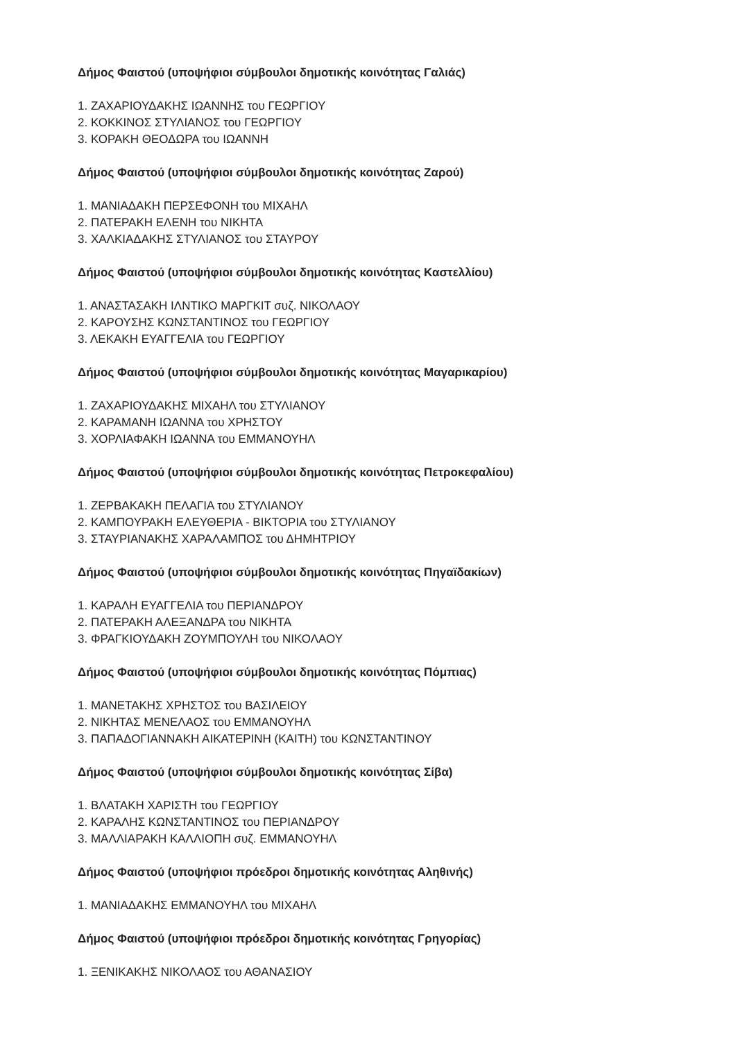Δήμος Φαιστού (υποψήφιοι σύμβουλοι δημοτικής κοινότητας Γαλιάς)
1. ΖΑΧΑΡΙΟΥΔΑΚΗΣ ΙΩΑΝΝΗΣ του ΓΕΩΡΓΙΟΥ
2. ΚΟΚΚΙΝΟΣ ΣΤΥΛΙΑΝΟΣ του ΓΕΩΡΓΙΟΥ
3. ΚΟΡΑΚΗ ΘΕΟΔΩΡΑ του ΙΩΑΝΝΗ
Δήμος Φαιστού (υποψήφιοι σύμβουλοι δημοτικής κοινότητας Ζαρού)
1. ΜΑΝΙΑΔΑΚΗ ΠΕΡΣΕΦΟΝΗ του ΜΙΧΑΗΛ
2. ΠΑΤΕΡΑΚΗ ΕΛΕΝΗ του ΝΙΚΗΤΑ
3. ΧΑΛΚΙΑΔΑΚΗΣ ΣΤΥΛΙΑΝΟΣ του ΣΤΑΥΡΟΥ
Δήμος Φαιστού (υποψήφιοι σύμβουλοι δημοτικής κοινότητας Καστελλίου)
1. ΑΝΑΣΤΑΣΑΚΗ ΙΛΝΤΙΚΟ ΜΑΡΓΚΙΤ συζ. ΝΙΚΟΛΑΟΥ
2. ΚΑΡΟΥΣΗΣ ΚΩΝΣΤΑΝΤΙΝΟΣ του ΓΕΩΡΓΙΟΥ
3. ΛΕΚΑΚΗ ΕΥΑΓΓΕΛΙΑ του ΓΕΩΡΓΙΟΥ
Δήμος Φαιστού (υποψήφιοι σύμβουλοι δημοτικής κοινότητας Μαγαρικαρίου)
1. ΖΑΧΑΡΙΟΥΔΑΚΗΣ ΜΙΧΑΗΛ του ΣΤΥΛΙΑΝΟΥ
2. ΚΑΡΑΜΑΝΗ ΙΩΑΝΝΑ του ΧΡΗΣΤΟΥ
3. ΧΟΡΛΙΑΦΑΚΗ ΙΩΑΝΝΑ του ΕΜΜΑΝΟΥΗΛ
Δήμος Φαιστού (υποψήφιοι σύμβουλοι δημοτικής κοινότητας Πετροκεφαλίου)
1. ΖΕΡΒΑΚΑΚΗ ΠΕΛΑΓΙΑ του ΣΤΥΛΙΑΝΟΥ
2. ΚΑΜΠΟΥΡΑΚΗ ΕΛΕΥΘΕΡΙΑ - ΒΙΚΤΟΡΙΑ του ΣΤΥΛΙΑΝΟΥ
3. ΣΤΑΥΡΙΑΝΑΚΗΣ ΧΑΡΑΛΑΜΠΟΣ του ΔΗΜΗΤΡΙΟΥ
Δήμος Φαιστού (υποψήφιοι σύμβουλοι δημοτικής κοινότητας Πηγαϊδακίων)
1. ΚΑΡΑΛΗ ΕΥΑΓΓΕΛΙΑ του ΠΕΡΙΑΝΔΡΟΥ
2. ΠΑΤΕΡΑΚΗ ΑΛΕΞΑΝΔΡΑ του ΝΙΚΗΤΑ
3. ΦΡΑΓΚΙΟΥΔΑΚΗ ΖΟΥΜΠΟΥΛΗ του ΝΙΚΟΛΑΟΥ
Δήμος Φαιστού (υποψήφιοι σύμβουλοι δημοτικής κοινότητας Πόμπιας)
1. ΜΑΝΕΤΑΚΗΣ ΧΡΗΣΤΟΣ του ΒΑΣΙΛΕΙΟΥ
2. ΝΙΚΗΤΑΣ ΜΕΝΕΛΑΟΣ του ΕΜΜΑΝΟΥΗΛ
3. ΠΑΠΑΔΟΓΙΑΝΝΑΚΗ ΑΙΚΑΤΕΡΙΝΗ (ΚΑΙΤΗ) του ΚΩΝΣΤΑΝΤΙΝΟΥ
Δήμος Φαιστού (υποψήφιοι σύμβουλοι δημοτικής κοινότητας Σίβα)
1. ΒΛΑΤΑΚΗ ΧΑΡΙΣΤΗ του ΓΕΩΡΓΙΟΥ
2. ΚΑΡΑΛΗΣ ΚΩΝΣΤΑΝΤΙΝΟΣ του ΠΕΡΙΑΝΔΡΟΥ
3. ΜΑΛΛΙΑΡΑΚΗ ΚΑΛΛΙΟΠΗ συζ. ΕΜΜΑΝΟΥΗΛ
Δήμος Φαιστού (υποψήφιοι πρόεδροι δημοτικής κοινότητας Αληθινής)
1. ΜΑΝΙΑΔΑΚΗΣ ΕΜΜΑΝΟΥΗΛ του ΜΙΧΑΗΛ
Δήμος Φαιστού (υποψήφιοι πρόεδροι δημοτικής κοινότητας Γρηγορίας)
1. ΞΕΝΙΚΑΚΗΣ ΝΙΚΟΛΑΟΣ του ΑΘΑΝΑΣΙΟΥ